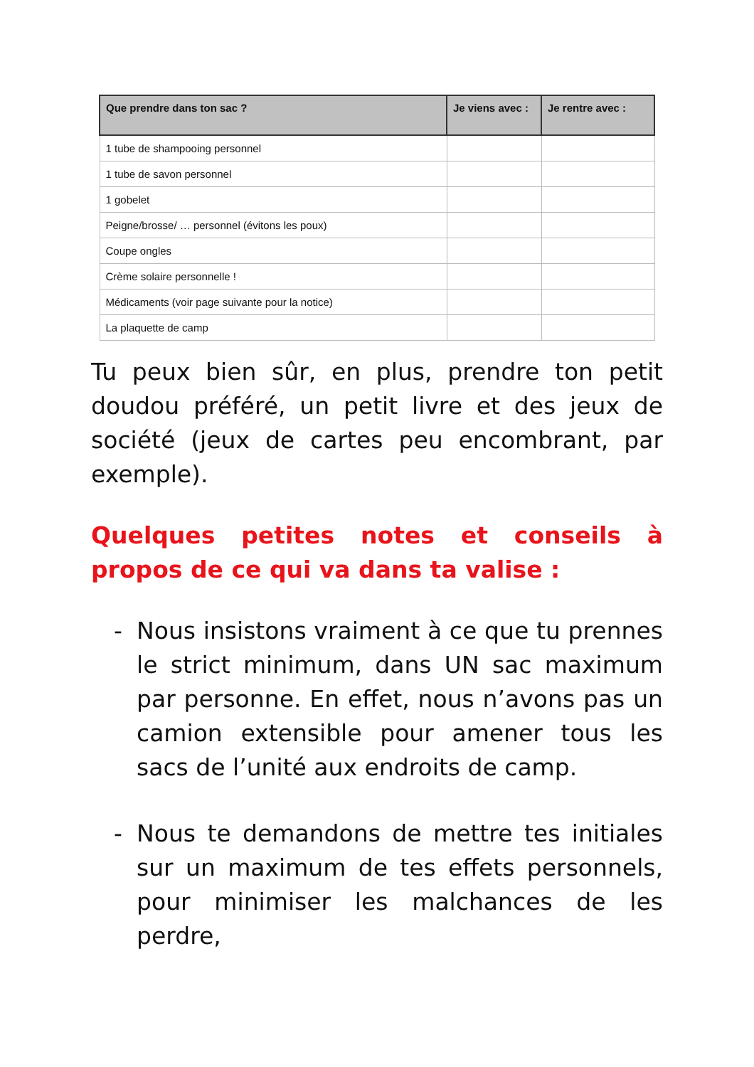| Que prendre dans ton sac ? | Je viens avec : | Je rentre avec : |
| --- | --- | --- |
| 1 tube de shampooing personnel | | |
| 1 tube de savon personnel | | |
| 1 gobelet | | |
| Peigne/brosse/ … personnel (évitons les poux) | | |
| Coupe ongles | | |
| Crème solaire personnelle ! | | |
| Médicaments (voir page suivante pour la notice) | | |
| La plaquette de camp | | |
Tu peux bien sûr, en plus, prendre ton petit doudou préféré, un petit livre et des jeux de société (jeux de cartes peu encombrant, par exemple).
Quelques petites notes et conseils à propos de ce qui va dans ta valise :
- Nous insistons vraiment à ce que tu prennes le strict minimum, dans UN sac maximum par personne. En effet, nous n’avons pas un camion extensible pour amener tous les sacs de l’unité aux endroits de camp.
- Nous te demandons de mettre tes initiales sur un maximum de tes effets personnels, pour minimiser les malchances de les perdre,